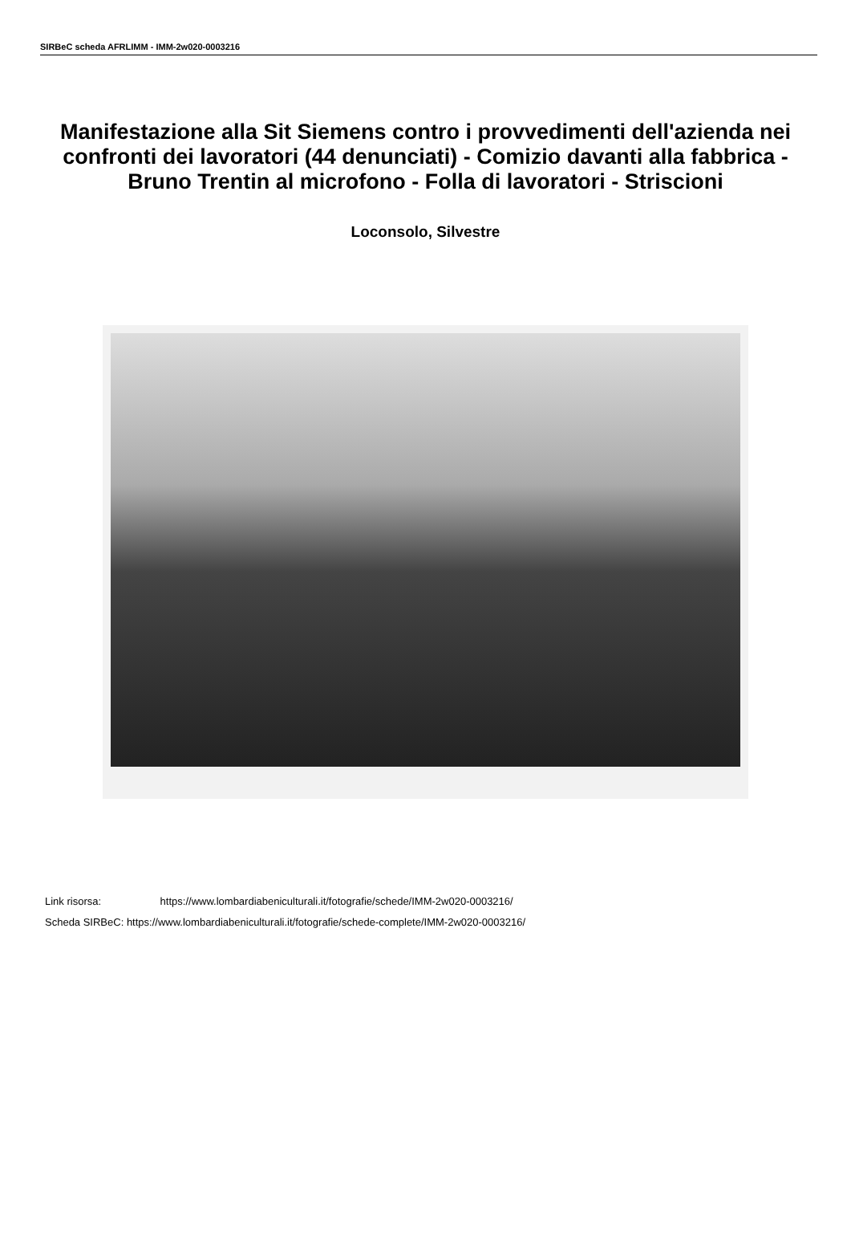SIRBeC scheda AFRLIMM - IMM-2w020-0003216
Manifestazione alla Sit Siemens contro i provvedimenti dell'azienda nei confronti dei lavoratori (44 denunciati) - Comizio davanti alla fabbrica - Bruno Trentin al microfono - Folla di lavoratori - Striscioni
Loconsolo, Silvestre
Link risorsa: https://www.lombardiabeniculturali.it/fotografie/schede/IMM-2w020-0003216/
Scheda SIRBeC: https://www.lombardiabeniculturali.it/fotografie/schede-complete/IMM-2w020-0003216/